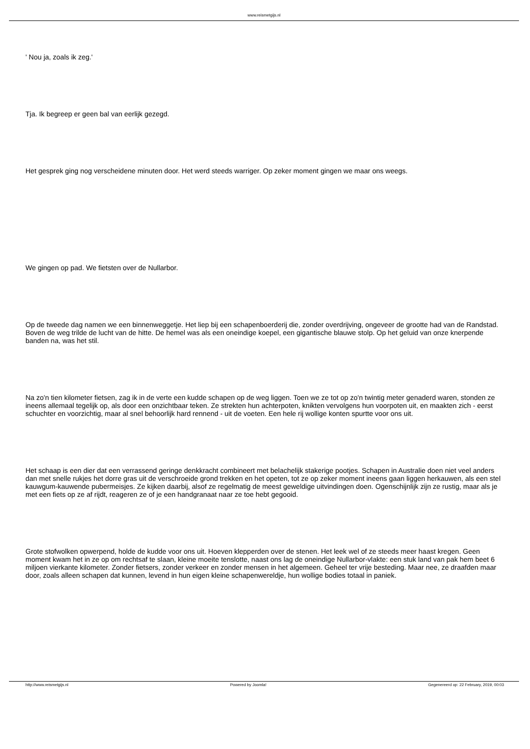www.reismetgijs.nl
' Nou ja, zoals ik zeg.'
Tja. Ik begreep er geen bal van eerlijk gezegd.
Het gesprek ging nog verscheidene minuten door. Het werd steeds warriger. Op zeker moment gingen we maar ons weegs.
We gingen op pad. We fietsten over de Nullarbor.
Op de tweede dag namen we een binnenweggetje. Het liep bij een schapenboerderij die, zonder overdrijving, ongeveer de grootte had van de Randstad. Boven de weg trilde de lucht van de hitte. De hemel was als een oneindige koepel, een gigantische blauwe stolp. Op het geluid van onze knerpende banden na, was het stil.
Na zo'n tien kilometer fietsen, zag ik in de verte een kudde schapen op de weg liggen. Toen we ze tot op zo'n twintig meter genaderd waren, stonden ze ineens allemaal tegelijk op, als door een onzichtbaar teken. Ze strekten hun achterpoten, knikten vervolgens hun voorpoten uit, en maakten zich - eerst schuchter en voorzichtig, maar al snel behoorlijk hard rennend - uit de voeten. Een hele rij wollige konten spurtte voor ons uit.
Het schaap is een dier dat een verrassend geringe denkkracht combineert met belachelijk stakerige pootjes. Schapen in Australie doen niet veel anders dan met snelle rukjes het dorre gras uit de verschroeide grond trekken en het opeten, tot ze op zeker moment ineens gaan liggen herkauwen, als een stel kauwgum-kauwende pubermeisjes. Ze kijken daarbij, alsof ze regelmatig de meest geweldige uitvindingen doen. Ogenschijnlijk zijn ze rustig, maar als je met een fiets op ze af rijdt, reageren ze of je een handgranaat naar ze toe hebt gegooid.
Grote stofwolken opwerpend, holde de kudde voor ons uit. Hoeven klepperden over de stenen. Het leek wel of ze steeds meer haast kregen. Geen moment kwam het in ze op om rechtsaf te slaan, kleine moeite tenslotte, naast ons lag de oneindige Nullarbor-vlakte: een stuk land van pak hem beet 6 miljoen vierkante kilometer. Zonder fietsers, zonder verkeer en zonder mensen in het algemeen. Geheel ter vrije besteding. Maar nee, ze draafden maar door, zoals alleen schapen dat kunnen, levend in hun eigen kleine schapenwereldje, hun wollige bodies totaal in paniek.
http://www.reismetgijs.nl Powered by Joomla! Gegenereerd op: 22 February, 2019, 00:03